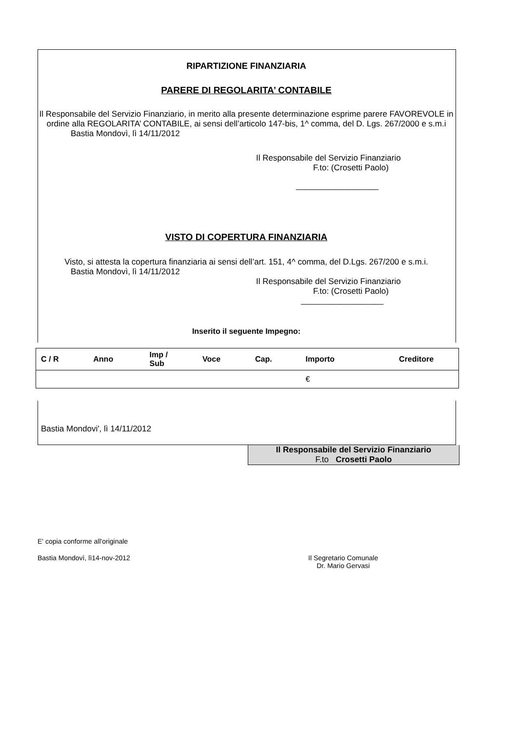RIPARTIZIONE FINANZIARIA
PARERE DI REGOLARITA’ CONTABILE
Il Responsabile del Servizio Finanziario, in merito alla presente determinazione esprime parere FAVOREVOLE in ordine alla REGOLARITA’ CONTABILE, ai sensi dell’articolo 147-bis, 1^ comma, del D. Lgs. 267/2000 e s.m.i
Bastia Mondovì, lì 14/11/2012
Il Responsabile del Servizio Finanziario
F.to: (Crosetti Paolo)
___________________
VISTO DI COPERTURA FINANZIARIA
Visto, si attesta la copertura finanziaria ai sensi dell’art. 151, 4^ comma, del D.Lgs. 267/200 e s.m.i.
Bastia Mondovì, lì 14/11/2012
Il Responsabile del Servizio Finanziario
F.to: (Crosetti Paolo)
___________________
Inserito il seguente Impegno:
| C / R | Anno | Imp / Sub | Voce | Cap. | Importo | Creditore |
| --- | --- | --- | --- | --- | --- | --- |
| | | | | | € | |
Bastia Mondovi', lì 14/11/2012
Il Responsabile del Servizio Finanziario
F.to Crosetti Paolo
E' copia conforme all'originale
Bastia Mondovì, lì14-nov-2012 Il Segretario Comunale
Dr. Mario Gervasi